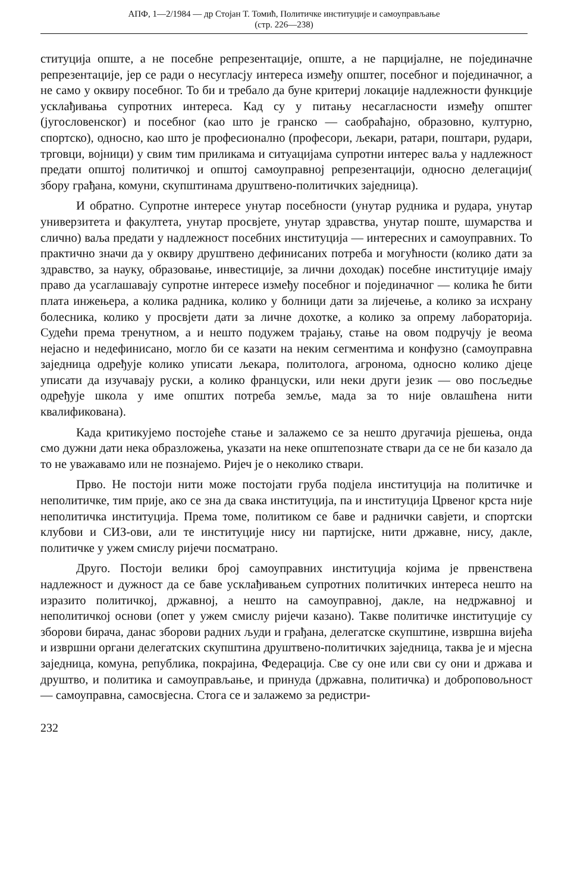АПФ, 1—2/1984 — др Стојан Т. Томић, Политичке институције и самоуправљање
(стр. 226—238)
ституција опште, а не посебне репрезентације, опште, а не парцијалне, не појединачне репрезентације, јер се ради о несугласју интереса између општег, посебног и појединачног, а не само у оквиру посебног. То би и требало да буне критериј локације надлежности функције усклађивања супротних интереса. Кад су у питању несагласности између општег (југословенског) и посебног (као што је гранско — саобраћајно, образовно, културно, спортско), односно, као што је професионално (професори, љекари, ратари, поштари, рудари, трговци, војници) у свим тим приликама и ситуацијама супротни интерес ваља у надлежност предати општој политичкој и општој самоуправној репрезентацији, односно делегацији( збору грађана, комуни, скупштинама друштвено-политичких заједница).
И обратно. Супротне интересе унутар посебности (унутар рудника и рудара, унутар универзитета и факултета, унутар просвјете, унутар здравства, унутар поште, шумарства и слично) ваља предати у надлежност посебних институција — интересних и самоуправних. То практично значи да у оквиру друштвено дефинисаних потреба и могућности (колико дати за здравство, за науку, образовање, инвестиције, за лични доходак) посебне институције имају право да усаглашавају супротне интересе између посебног и појединачног — колика ће бити плата инжењера, а колика радника, колико у болници дати за лијечење, а колико за исхрану болесника, колико у просвјети дати за личне дохотке, а колико за опрему лабораторија. Судећи према тренутном, а и нешто подужем трајању, стање на овом подручју је веома нејасно и недефинисано, могло би се казати на неким сегментима и конфузно (самоуправна заједница одређује колико уписати љекара, политолога, агронома, односно колико дјеце уписати да изучавају руски, а колико француски, или неки други језик — ово посљедње одређује школа у име општих потреба земље, мада за то није овлашћена нити квалификована).
Када критикујемо постојеће стање и залажемо се за нешто другачија рјешења, онда смо дужни дати нека образложења, указати на неке општепознате ствари да се не би казало да то не уважавамо или не познајемо. Ријеч је о неколико ствари.
Прво. Не постоји нити може постојати груба подјела институција на политичке и неполитичке, тим прије, ако се зна да свака институција, па и институција Црвеног крста није неполитичка институција. Према томе, политиком се баве и раднички савјети, и спортски клубови и СИЗ-ови, али те институције нису ни партијске, нити државне, нису, дакле, политичке у ужем смислу ријечи посматрано.
Друго. Постоји велики број самоуправних институција којима је првенствена надлежност и дужност да се баве усклађивањем супротних политичких интереса нешто на изразито политичкој, државној, а нешто на самоуправној, дакле, на недржавној и неполитичкој основи (опет у ужем смислу ријечи казано). Такве политичке институције су зборови бирача, данас зборови радних људи и грађана, делегатске скупштине, извршна вијећа и извршни органи делегатских скупштина друштвено-политичких заједница, таква је и мјесна заједница, комуна, република, покрајина, Федерација. Све су оне или сви су они и држава и друштво, и политика и самоуправљање, и принуда (државна, политичка) и доброповољност — самоуправна, самосвјесна. Стога се и залажемо за редистри-
232